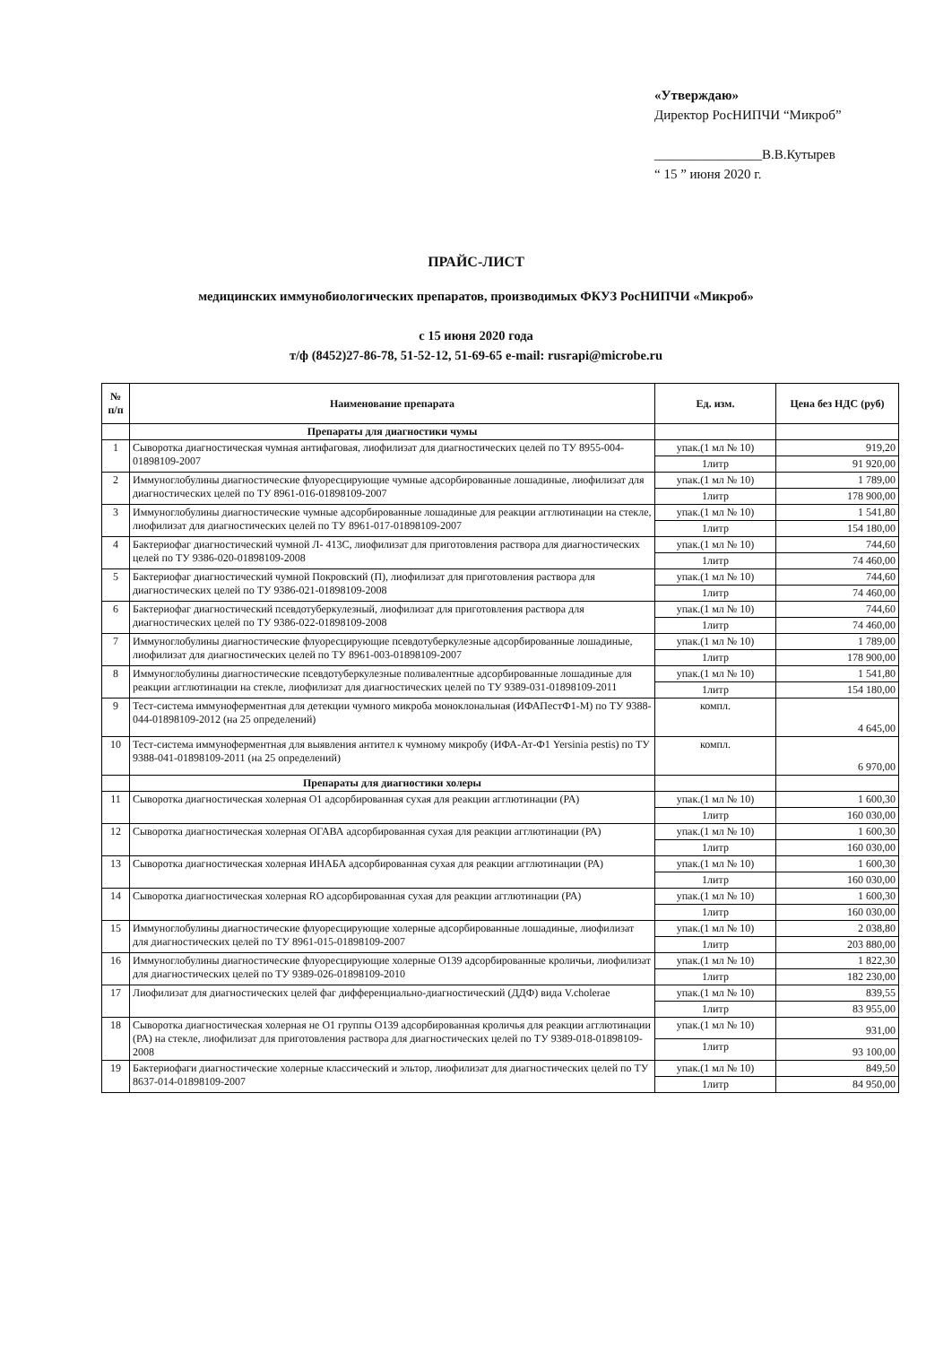«Утверждаю»
Директор РосНИПЧИ “Микроб”
________________В.В.Кутырев
“ 15 ” июня 2020 г.
ПРАЙС-ЛИСТ
медицинских иммунобиологических препаратов, производимых ФКУЗ РосНИПЧИ «Микроб»
с 15 июня 2020 года
т/ф (8452)27-86-78, 51-52-12, 51-69-65 e-mail: rusrapi@microbe.ru
| № п/п | Наименование препарата | Ед. изм. | Цена без НДС (руб) |
| --- | --- | --- | --- |
| | Препараты для диагностики чумы | | |
| 1 | Сыворотка диагностическая чумная антифаговая, лиофилизат для диагностических целей по ТУ 8955-004-01898109-2007 | упак.(1 мл № 10) | 919,20 |
| | | 1литр | 91 920,00 |
| 2 | Иммуноглобулины диагностические флуоресцирующие чумные адсорбированные лошадиные, лиофилизат для диагностических целей по ТУ 8961-016-01898109-2007 | упак.(1 мл № 10) | 1 789,00 |
| | | 1литр | 178 900,00 |
| 3 | Иммуноглобулины диагностические чумные адсорбированные лошадиные для реакции агглютинации на стекле, лиофилизат для диагностических целей по ТУ 8961-017-01898109-2007 | упак.(1 мл № 10) | 1 541,80 |
| | | 1литр | 154 180,00 |
| 4 | Бактериофаг диагностический чумной Л- 413С, лиофилизат для приготовления раствора для диагностических целей по ТУ 9386-020-01898109-2008 | упак.(1 мл № 10) | 744,60 |
| | | 1литр | 74 460,00 |
| 5 | Бактериофаг диагностический чумной Покровский (П), лиофилизат для приготовления раствора для диагностических целей по ТУ 9386-021-01898109-2008 | упак.(1 мл № 10) | 744,60 |
| | | 1литр | 74 460,00 |
| 6 | Бактериофаг диагностический псевдотуберкулезный, лиофилизат для приготовления раствора для диагностических целей по ТУ 9386-022-01898109-2008 | упак.(1 мл № 10) | 744,60 |
| | | 1литр | 74 460,00 |
| 7 | Иммуноглобулины диагностические флуоресцирующие псевдотуберкулезные адсорбированные лошадиные, лиофилизат для диагностических целей по ТУ 8961-003-01898109-2007 | упак.(1 мл № 10) | 1 789,00 |
| | | 1литр | 178 900,00 |
| 8 | Иммуноглобулины диагностические псевдотуберкулезные поливалентные адсорбированные лошадиные для реакции агглютинации на стекле, лиофилизат для диагностических целей по ТУ 9389-031-01898109-2011 | упак.(1 мл № 10) | 1 541,80 |
| | | 1литр | 154 180,00 |
| 9 | Тест-система иммуноферментная для детекции чумного микроба моноклональная (ИФАПестФ1-М) по ТУ 9388-044-01898109-2012 (на 25 определений) | компл. | 4 645,00 |
| 10 | Тест-система иммуноферментная для выявления антител к чумному микробу (ИФА-Ат-Ф1 Yersinia pestis) по ТУ 9388-041-01898109-2011 (на 25 определений) | компл. | 6 970,00 |
| | Препараты для диагностики холеры | | |
| 11 | Сыворотка диагностическая холерная О1 адсорбированная сухая для реакции агглютинации (РА) | упак.(1 мл № 10) | 1 600,30 |
| | | 1литр | 160 030,00 |
| 12 | Сыворотка диагностическая холерная ОГАВА адсорбированная сухая для реакции агглютинации (РА) | упак.(1 мл № 10) | 1 600,30 |
| | | 1литр | 160 030,00 |
| 13 | Сыворотка диагностическая холерная ИНАБА адсорбированная сухая для реакции агглютинации (РА) | упак.(1 мл № 10) | 1 600,30 |
| | | 1литр | 160 030,00 |
| 14 | Сыворотка диагностическая холерная RO адсорбированная сухая для реакции агглютинации (РА) | упак.(1 мл № 10) | 1 600,30 |
| | | 1литр | 160 030,00 |
| 15 | Иммуноглобулины диагностические флуоресцирующие холерные адсорбированные лошадиные, лиофилизат для диагностических целей по ТУ 8961-015-01898109-2007 | упак.(1 мл № 10) | 2 038,80 |
| | | 1литр | 203 880,00 |
| 16 | Иммуноглобулины диагностические флуоресцирующие холерные О139 адсорбированные кроличьи, лиофилизат для диагностических целей по ТУ 9389-026-01898109-2010 | упак.(1 мл № 10) | 1 822,30 |
| | | 1литр | 182 230,00 |
| 17 | Лиофилизат для диагностических целей фаг дифференциально-диагностический (ДДФ) вида V.cholerae | упак.(1 мл № 10) | 839,55 |
| | | 1литр | 83 955,00 |
| 18 | Сыворотка диагностическая холерная не О1 группы О139 адсорбированная кроличья для реакции агглютинации (РА) на стекле, лиофилизат для приготовления раствора для диагностических целей по ТУ 9389-018-01898109-2008 | упак.(1 мл № 10) | 931,00 |
| | | 1литр | 93 100,00 |
| 19 | Бактериофаги диагностические холерные классический и эльтор, лиофилизат для диагностических целей по ТУ 8637-014-01898109-2007 | упак.(1 мл № 10) | 849,50 |
| | | 1литр | 84 950,00 |